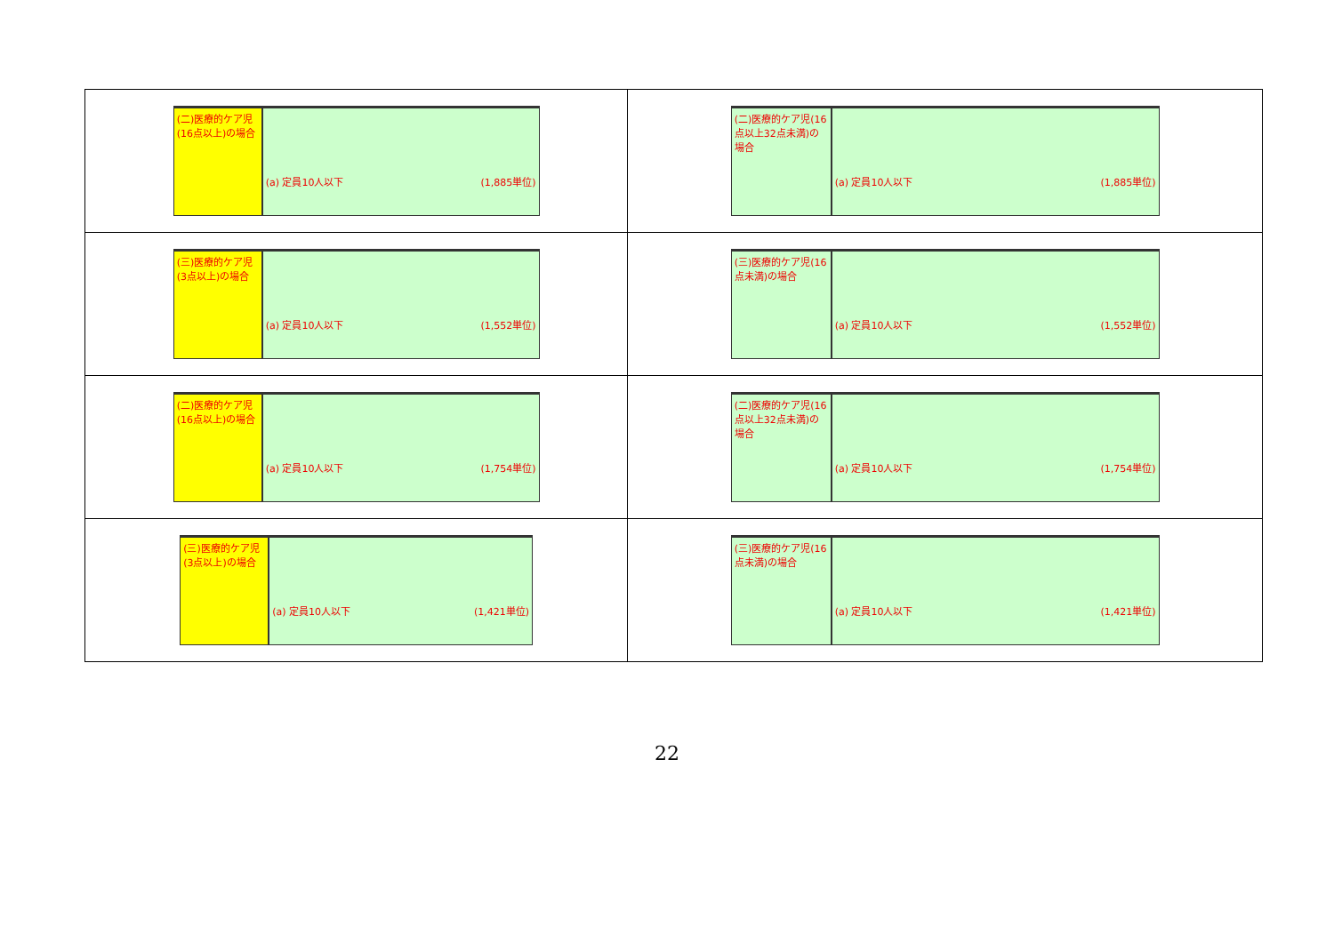| (二)医療的ケア児(16点以上)の場合 (a) 定員10人以下 (1,885単位) | (二)医療的ケア児(16点以上32点未満)の場合 (a) 定員10人以下 (1,885単位) |
| (三)医療的ケア児(3点以上)の場合 (a) 定員10人以下 (1,552単位) | (三)医療的ケア児(16点未満)の場合 (a) 定員10人以下 (1,552単位) |
| (二)医療的ケア児(16点以上)の場合 (a) 定員10人以下 (1,754単位) | (二)医療的ケア児(16点以上32点未満)の場合 (a) 定員10人以下 (1,754単位) |
| (三)医療的ケア児(3点以上)の場合 (a) 定員10人以下 (1,421単位) | (三)医療的ケア児(16点未満)の場合 (a) 定員10人以下 (1,421単位) |
22